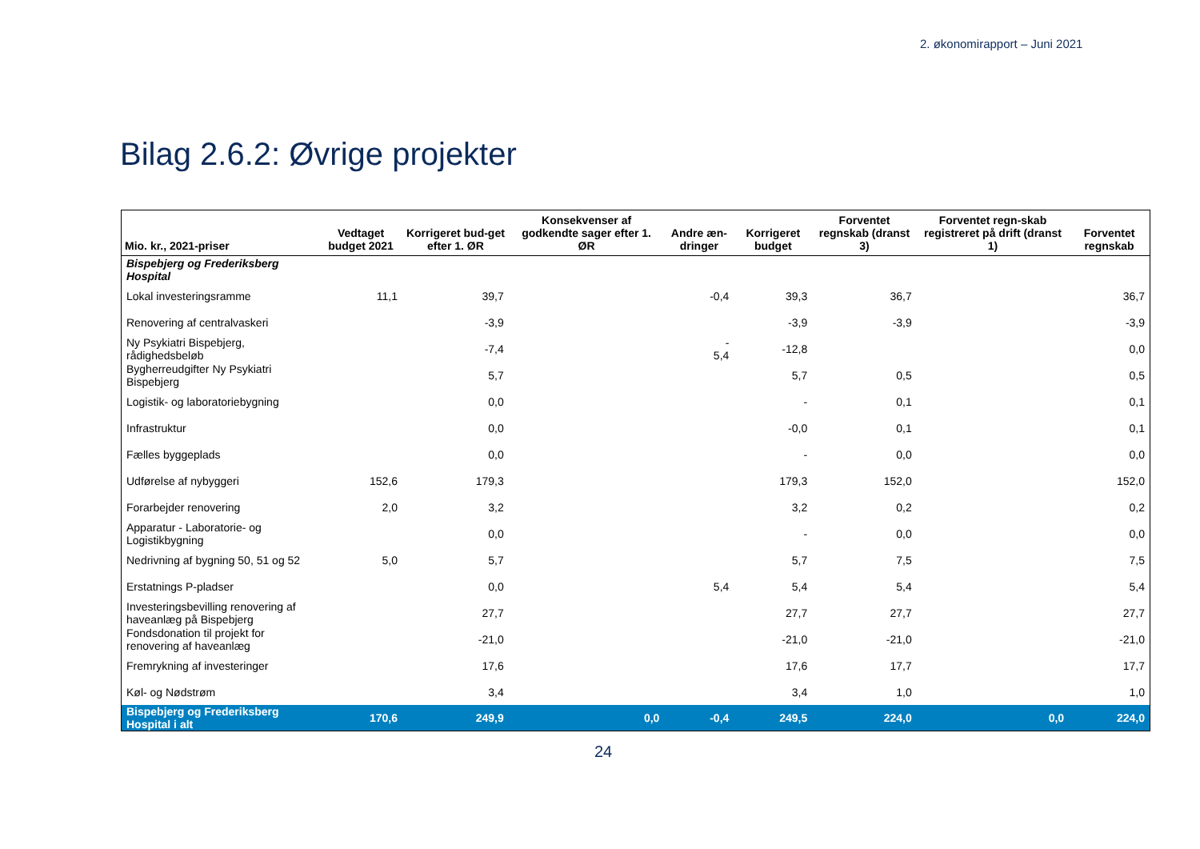2. økonomirapport – Juni 2021
Bilag 2.6.2: Øvrige projekter
| Mio. kr., 2021-priser | Vedtaget budget 2021 | Korrigeret bud-get efter 1. ØR | Konsekvenser af godkendte sager efter 1. ØR | Andre æn-dringer | Korrigeret budget | Forventet regnskab (dranst 3) | Forventet regn-skab registreret på drift (dranst 1) | Forventet regnskab |
| --- | --- | --- | --- | --- | --- | --- | --- | --- |
| Bispebjerg og Frederiksberg Hospital | | | | | | | | |
| Lokal investeringsramme | 11,1 | 39,7 | | -0,4 | 39,3 | 36,7 | | 36,7 |
| Renovering af centralvaskeri | | -3,9 | | | -3,9 | -3,9 | | -3,9 |
| Ny Psykiatri Bispebjerg, rådighedsbeløb | | -7,4 | | - 5,4 | -12,8 | | | 0,0 |
| Bygherreudgifter Ny Psykiatri Bispebjerg | | 5,7 | | | 5,7 | 0,5 | | 0,5 |
| Logistik- og laboratoriebygning | | 0,0 | | | - | 0,1 | | 0,1 |
| Infrastruktur | | 0,0 | | | -0,0 | 0,1 | | 0,1 |
| Fælles byggeplads | | 0,0 | | | - | 0,0 | | 0,0 |
| Udførelse af nybyggeri | 152,6 | 179,3 | | | 179,3 | 152,0 | | 152,0 |
| Forarbejder renovering | 2,0 | 3,2 | | | 3,2 | 0,2 | | 0,2 |
| Apparatur - Laboratorie- og Logistikbygning | | 0,0 | | | - | 0,0 | | 0,0 |
| Nedrivning af bygning 50, 51 og 52 | 5,0 | 5,7 | | | 5,7 | 7,5 | | 7,5 |
| Erstatnings P-pladser | | 0,0 | | 5,4 | 5,4 | 5,4 | | 5,4 |
| Investeringsbevilling renovering af haveanlæg på Bispebjerg | | 27,7 | | | 27,7 | 27,7 | | 27,7 |
| Fondsdonation til projekt for renovering af haveanlæg | | -21,0 | | | -21,0 | -21,0 | | -21,0 |
| Fremrykning af investeringer | | 17,6 | | | 17,6 | 17,7 | | 17,7 |
| Køl- og Nødstrøm | | 3,4 | | | 3,4 | 1,0 | | 1,0 |
| Bispebjerg og Frederiksberg Hospital i alt | 170,6 | 249,9 | 0,0 | -0,4 | 249,5 | 224,0 | 0,0 | 224,0 |
24